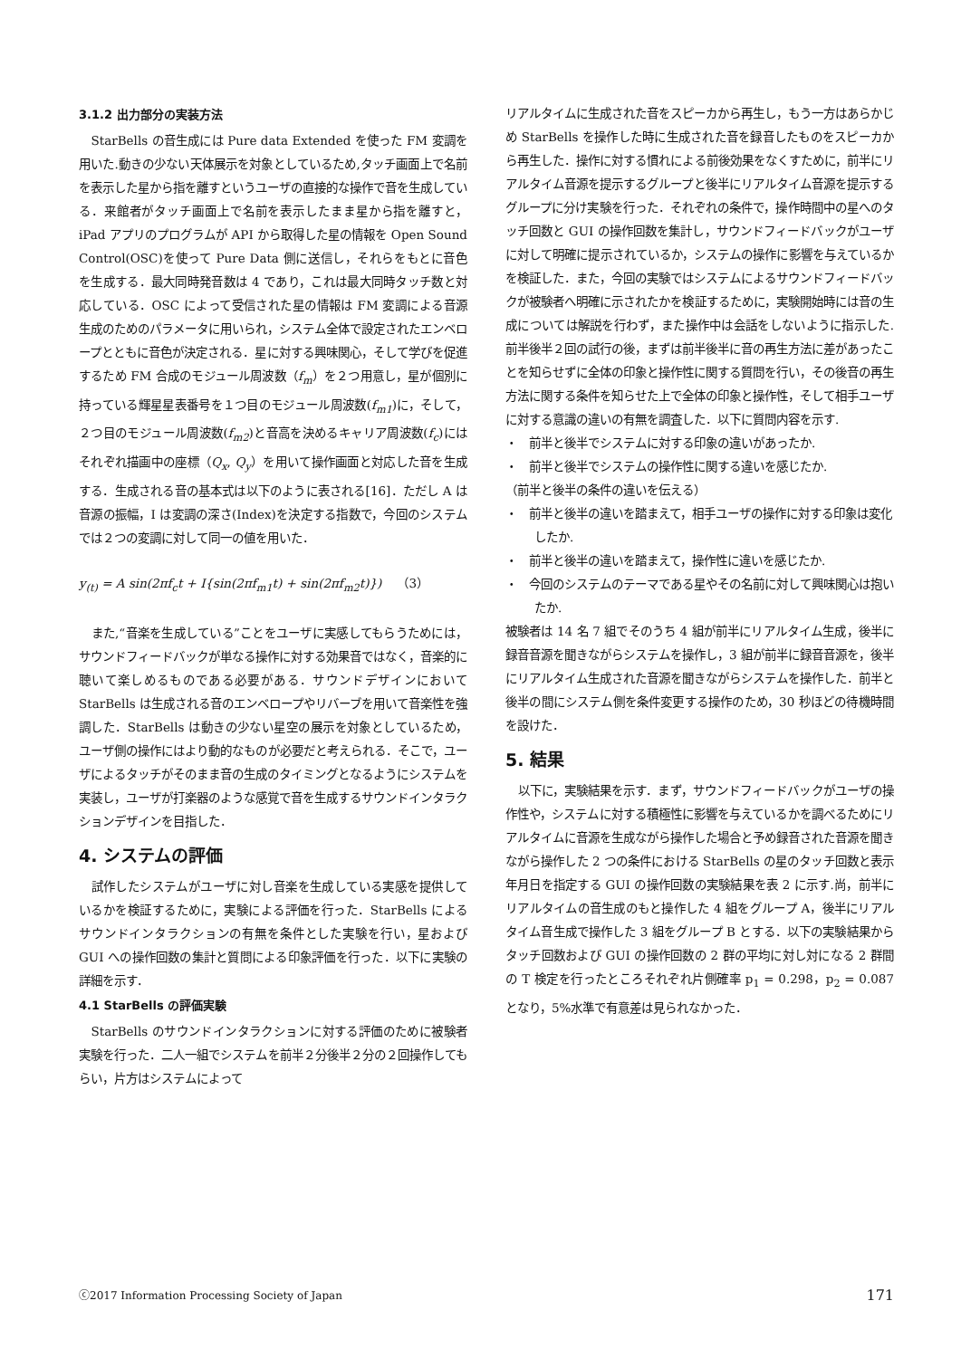3.1.2 出力部分の実装方法
StarBells の音生成には Pure data Extended を使った FM 変調を用いた.動きの少ない天体展示を対象としているため,タッチ画面上で名前を表示した星から指を離すというユーザの直接的な操作で音を生成している．来館者がタッチ画面上で名前を表示したまま星から指を離すと，iPad アプリのプログラムが API から取得した星の情報を Open Sound Control(OSC)を使って Pure Data 側に送信し，それらをもとに音色を生成する．最大同時発音数は 4 であり，これは最大同時タッチ数と対応している．OSC によって受信された星の情報は FM 変調による音源生成のためのパラメータに用いられ，システム全体で設定されたエンベロープとともに音色が決定される．星に対する興味関心，そして学びを促進するため FM 合成のモジュール周波数（f<sub>m</sub>）を２つ用意し，星が個別に持っている輝星星表番号を１つ目のモジュール周波数(f<sub>m1</sub>)に，そして，２つ目のモジュール周波数(f<sub>m2</sub>)と音高を決めるキャリア周波数(f<sub>c</sub>)にはそれぞれ描画中の座標（Q<sub>x</sub>, Q<sub>y</sub>）を用いて操作画面と対応した音を生成する．生成される音の基本式は以下のように表される[16]．ただし A は音源の振幅，I は変調の深さ(Index)を決定する指数で，今回のシステムでは２つの変調に対して同一の値を用いた．
y<sub>(t)</sub> = A sin(2πf<sub>c</sub>t + I{sin(2πf<sub>m1</sub>t) + sin(2πf<sub>m2</sub>t)}) （3）
また,“音楽を生成している”ことをユーザに実感してもらうためには，サウンドフィードバックが単なる操作に対する効果音ではなく，音楽的に聴いて楽しめるものである必要がある．サウンドデザインにおいて StarBells は生成される音のエンベロープやリバーブを用いて音楽性を強調した．StarBells は動きの少ない星空の展示を対象としているため，ユーザ側の操作にはより動的なものが必要だと考えられる．そこで，ユーザによるタッチがそのまま音の生成のタイミングとなるようにシステムを実装し，ユーザが打楽器のような感覚で音を生成するサウンドインタラクションデザインを目指した．
4. システムの評価
試作したシステムがユーザに対し音楽を生成している実感を提供しているかを検証するために，実験による評価を行った．StarBells によるサウンドインタラクションの有無を条件とした実験を行い，星および GUI への操作回数の集計と質問による印象評価を行った．以下に実験の詳細を示す．
4.1 StarBells の評価実験
StarBells のサウンドインタラクションに対する評価のために被験者実験を行った．二人一組でシステムを前半２分後半２分の２回操作してもらい，片方はシステムによって
リアルタイムに生成された音をスピーカから再生し，もう一方はあらかじめ StarBells を操作した時に生成された音を録音したものをスピーカから再生した．操作に対する慣れによる前後効果をなくすために，前半にリアルタイム音源を提示するグループと後半にリアルタイム音源を提示するグループに分け実験を行った．それぞれの条件で，操作時間中の星へのタッチ回数と GUI の操作回数を集計し，サウンドフィードバックがユーザに対して明確に提示されているか，システムの操作に影響を与えているかを検証した．また，今回の実験ではシステムによるサウンドフィードバックが被験者へ明確に示されたかを検証するために，実験開始時には音の生成については解説を行わず，また操作中は会話をしないように指示した.前半後半２回の試行の後，まずは前半後半に音の再生方法に差があったことを知らせずに全体の印象と操作性に関する質問を行い，その後音の再生方法に関する条件を知らせた上で全体の印象と操作性，そして相手ユーザに対する意識の違いの有無を調査した．以下に質問内容を示す.
・　前半と後半でシステムに対する印象の違いがあったか.
・　前半と後半でシステムの操作性に関する違いを感じたか.
（前半と後半の条件の違いを伝える）
・　前半と後半の違いを踏まえて，相手ユーザの操作に対する印象は変化したか.
・　前半と後半の違いを踏まえて，操作性に違いを感じたか.
・　今回のシステムのテーマである星やその名前に対して興味関心は抱いたか.
被験者は 14 名 7 組でそのうち 4 組が前半にリアルタイム生成，後半に録音音源を聞きながらシステムを操作し，3 組が前半に録音音源を，後半にリアルタイム生成された音源を聞きながらシステムを操作した．前半と後半の間にシステム側を条件変更する操作のため，30 秒ほどの待機時間を設けた．
5. 結果
以下に，実験結果を示す．まず，サウンドフィードバックがユーザの操作性や，システムに対する積極性に影響を与えているかを調べるためにリアルタイムに音源を生成ながら操作した場合と予め録音された音源を聞きながら操作した 2 つの条件における StarBells の星のタッチ回数と表示年月日を指定する GUI の操作回数の実験結果を表 2 に示す.尚，前半にリアルタイムの音生成のもと操作した 4 組をグループ A，後半にリアルタイム音生成で操作した 3 組をグループ B とする．以下の実験結果からタッチ回数および GUI の操作回数の 2 群の平均に対し対になる 2 群間の T 検定を行ったところそれぞれ片側確率 p<sub>1</sub> = 0.298，p<sub>2</sub> = 0.087となり，5%水準で有意差は見られなかった．
ⓒ2017 Information Processing Society of Japan 171